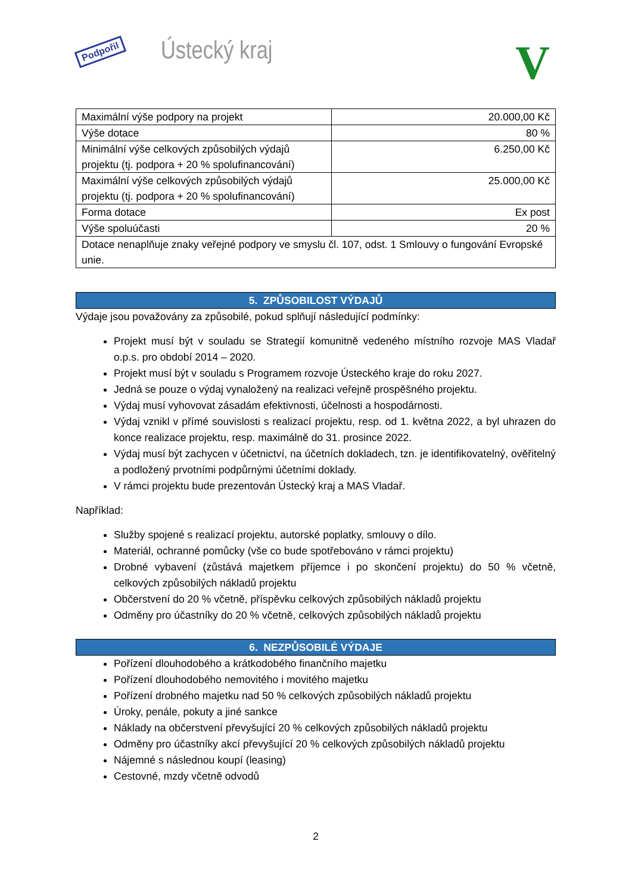Podpořil Ústecký kraj V
| Maximální výše podpory na projekt | 20.000,00 Kč |
| Výše dotace | 80 % |
| Minimální výše celkových způsobilých výdajů projektu (tj. podpora + 20 % spolufinancování) | 6.250,00 Kč |
| Maximální výše celkových způsobilých výdajů projektu (tj. podpora + 20 % spolufinancování) | 25.000,00 Kč |
| Forma dotace | Ex post |
| Výše spoluúčasti | 20 % |
| Dotace nenaplňuje znaky veřejné podpory ve smyslu čl. 107, odst. 1 Smlouvy o fungování Evropské unie. | |
5. ZPŮSOBILOST VÝDAJŮ
Výdaje jsou považovány za způsobilé, pokud splňují následující podmínky:
Projekt musí být v souladu se Strategií komunitně vedeného místního rozvoje MAS Vladař o.p.s. pro období 2014 – 2020.
Projekt musí být v souladu s Programem rozvoje Ústeckého kraje do roku 2027.
Jedná se pouze o výdaj vynaložený na realizaci veřejně prospěšného projektu.
Výdaj musí vyhovovat zásadám efektivnosti, účelnosti a hospodárnosti.
Výdaj vznikl v přímé souvislosti s realizací projektu, resp. od 1. května 2022, a byl uhrazen do konce realizace projektu, resp. maximálně do 31. prosince 2022.
Výdaj musí být zachycen v účetnictví, na účetních dokladech, tzn. je identifikovatelný, ověřitelný a podložený prvotními podpůrnými účetními doklady.
V rámci projektu bude prezentován Ústecký kraj a MAS Vladař.
Například:
Služby spojené s realizací projektu, autorské poplatky, smlouvy o dílo.
Materiál, ochranné pomůcky (vše co bude spotřebováno v rámci projektu)
Drobné vybavení (zůstává majetkem příjemce i po skončení projektu) do 50 % včetně, celkových způsobilých nákladů projektu
Občerstvení do 20 % včetně, příspěvku celkových způsobilých nákladů projektu
Odměny pro účastníky do 20 % včetně, celkových způsobilých nákladů projektu
6. NEZPŮSOBILÉ VÝDAJE
Pořízení dlouhodobého a krátkodobého finančního majetku
Pořízení dlouhodobého nemovitého i movitého majetku
Pořízení drobného majetku nad 50 % celkových způsobilých nákladů projektu
Úroky, penále, pokuty a jiné sankce
Náklady na občerstvení převyšující 20 % celkových způsobilých nákladů projektu
Odměny pro účastníky akcí převyšující 20 % celkových způsobilých nákladů projektu
Nájemné s následnou koupí (leasing)
Cestovné, mzdy včetně odvodů
2